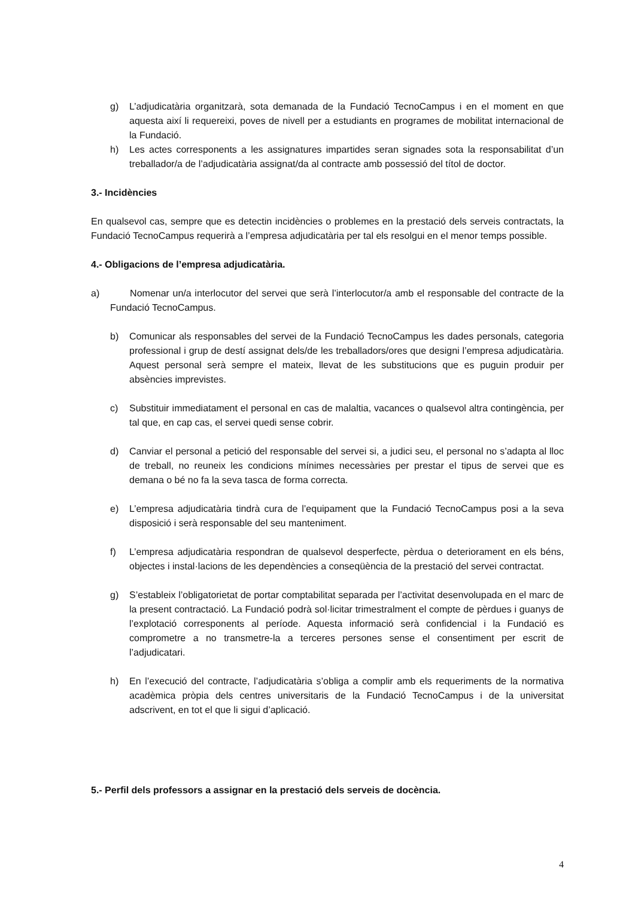g) L’adjudicatària organitzarà, sota demanada de la Fundació TecnoCampus i en el moment en que aquesta així li requereixi, poves de nivell per a estudiants en programes de mobilitat internacional de la Fundació.
h) Les actes corresponents a les assignatures impartides seran signades sota la responsabilitat d’un treballador/a de l’adjudicatària assignat/da al contracte amb possessió del títol de doctor.
3.- Incidències
En qualsevol cas, sempre que es detectin incidències o problemes en la prestació dels serveis contractats, la Fundació TecnoCampus requerirà a l’empresa adjudicatària per tal els resolgui en el menor temps possible.
4.- Obligacions de l’empresa adjudicatària.
a) Nomenar un/a interlocutor del servei que serà l’interlocutor/a amb el responsable del contracte de la Fundació TecnoCampus.
b) Comunicar als responsables del servei de la Fundació TecnoCampus les dades personals, categoria professional i grup de destí assignat dels/de les treballadors/ores que designi l’empresa adjudicatària. Aquest personal serà sempre el mateix, llevat de les substitucions que es puguin produir per absències imprevistes.
c) Substituir immediatament el personal en cas de malaltia, vacances o qualsevol altra contingència, per tal que, en cap cas, el servei quedi sense cobrir.
d) Canviar el personal a petició del responsable del servei si, a judici seu, el personal no s’adapta al lloc de treball, no reuneix les condicions mínimes necessàries per prestar el tipus de servei que es demana o bé no fa la seva tasca de forma correcta.
e) L’empresa adjudicatària tindrà cura de l’equipament que la Fundació TecnoCampus posi a la seva disposició i serà responsable del seu manteniment.
f) L’empresa adjudicatària respondran de qualsevol desperfecte, pèrdua o deteriorament en els béns, objectes i instal·lacions de les dependències a conseqüència de la prestació del servei contractat.
g) S’estableix l’obligatorietat de portar comptabilitat separada per l’activitat desenvolupada en el marc de la present contractació. La Fundació podrà sol·licitar trimestralment el compte de pèrdues i guanys de l’explotació corresponents al període. Aquesta informació serà confidencial i la Fundació es comprometre a no transmetre-la a terceres persones sense el consentiment per escrit de l’adjudicatari.
h) En l’execució del contracte, l’adjudicatària s’obliga a complir amb els requeriments de la normativa acadèmica pròpia dels centres universitaris de la Fundació TecnoCampus i de la universitat adscrivent, en tot el que li sigui d’aplicació.
5.- Perfil dels professors a assignar en la prestació dels serveis de docència.
4